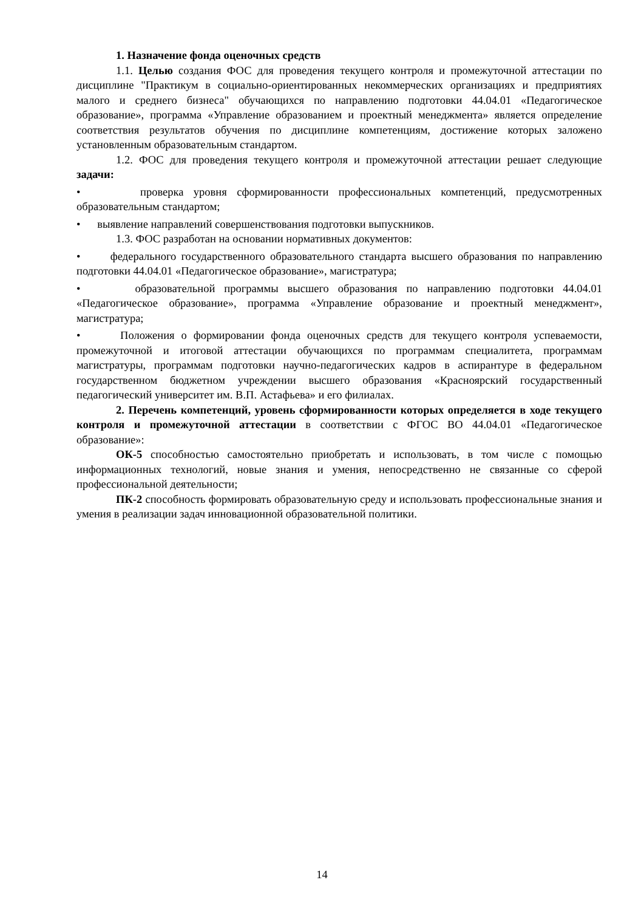1. Назначение фонда оценочных средств
1.1. Целью создания ФОС для проведения текущего контроля и промежуточной аттестации по дисциплине "Практикум в социально-ориентированных некоммерческих организациях и предприятиях малого и среднего бизнеса" обучающихся по направлению подготовки 44.04.01 «Педагогическое образование», программа «Управление образованием и проектный менеджмента» является определение соответствия результатов обучения по дисциплине компетенциям, достижение которых заложено установленным образовательным стандартом.
1.2. ФОС для проведения текущего контроля и промежуточной аттестации решает следующие задачи:
• проверка уровня сформированности профессиональных компетенций, предусмотренных образовательным стандартом;
• выявление направлений совершенствования подготовки выпускников.
1.3. ФОС разработан на основании нормативных документов:
• федерального государственного образовательного стандарта высшего образования по направлению подготовки 44.04.01 «Педагогическое образование», магистратура;
• образовательной программы высшего образования по направлению подготовки 44.04.01 «Педагогическое образование», программа «Управление образование и проектный менеджмент», магистратура;
• Положения о формировании фонда оценочных средств для текущего контроля успеваемости, промежуточной и итоговой аттестации обучающихся по программам специалитета, программам магистратуры, программам подготовки научно-педагогических кадров в аспирантуре в федеральном государственном бюджетном учреждении высшего образования «Красноярский государственный педагогический университет им. В.П. Астафьева» и его филиалах.
2. Перечень компетенций, уровень сформированности которых определяется в ходе текущего контроля и промежуточной аттестации в соответствии с ФГОС ВО 44.04.01 «Педагогическое образование»:
ОК-5 способностью самостоятельно приобретать и использовать, в том числе с помощью информационных технологий, новые знания и умения, непосредственно не связанные со сферой профессиональной деятельности;
ПК-2 способность формировать образовательную среду и использовать профессиональные знания и умения в реализации задач инновационной образовательной политики.
14